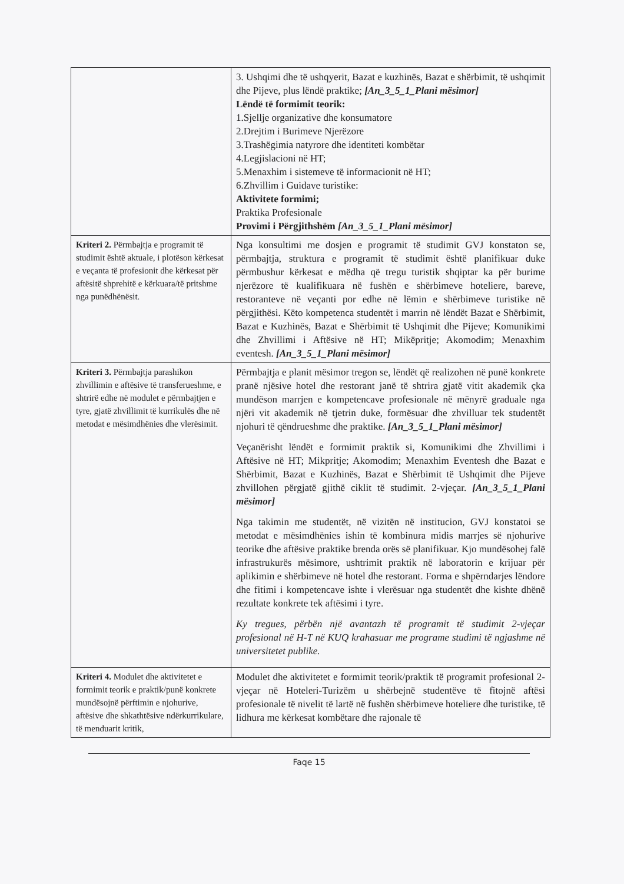| | 3. Ushqimi dhe të ushqyerit, Bazat e kuzhinës, Bazat e shërbimit, të ushqimit dhe Pijeve, plus lëndë praktike; [An_3_5_1_Plani mësimor] Lëndë të formimit teorik: 1.Sjellje organizative dhe konsumatore 2.Drejtim i Burimeve Njerëzore 3.Trashëgimia natyrore dhe identiteti kombëtar 4.Legjislacioni në HT; 5.Menaxhim i sistemeve të informacionit në HT; 6.Zhvillim i Guidave turistike: Aktivitete formimi; Praktika Profesionale Provimi i Përgjithshëm [An_3_5_1_Plani mësimor] |
| Kriteri 2. Përmbajtja e programit të studimit është aktuale, i plotëson kërkesat e veçanta të profesionit dhe kërkesat për aftësitë shprehitë e kërkuara/të pritshme nga punëdhënësit. | Nga konsultimi me dosjen e programit të studimit GVJ konstaton se, përmbajtja, struktura e programit të studimit është planifikuar duke përmbushur kërkesat e mëdha që tregu turistik shqiptar ka për burime njerëzore të kualifikuara në fushën e shërbimeve hoteliere, bareve, restoranteve në veçanti por edhe në lëmin e shërbimeve turistike në përgjithësi. Këto kompetenca studentët i marrin në lëndët Bazat e Shërbimit, Bazat e Kuzhinës, Bazat e Shërbimit të Ushqimit dhe Pijeve; Komunikimi dhe Zhvillimi i Aftësive në HT; Mikëpritje; Akomodim; Menaxhim eventesh. [An_3_5_1_Plani mësimor] |
| Kriteri 3. Përmbajtja parashikon zhvillimin e aftësive të transferueshme, e shtrirë edhe në modulet e përmbajtjen e tyre, gjatë zhvillimit të kurrikulës dhe në metodat e mësimdhënies dhe vlerësimit. | Përmbajtja e planit mësimor tregon se, lëndët që realizohen në punë konkrete pranë njësive hotel dhe restorant janë të shtrira gjatë vitit akademik çka mundëson marrjen e kompetencave profesionale në mënyrë graduale nga njëri vit akademik në tjetrin duke, formësuar dhe zhvilluar tek studentët njohuri të qëndrueshme dhe praktike. [An_3_5_1_Plani mësimor] Veçanërisht lëndët e formimit praktik si, Komunikimi dhe Zhvillimi i Aftësive në HT; Mikpritje; Akomodim; Menaxhim Eventesh dhe Bazat e Shërbimit, Bazat e Kuzhinës, Bazat e Shërbimit të Ushqimit dhe Pijeve zhvillohen përgjatë gjithë ciklit të studimit. 2-vjeçar. [An_3_5_1_Plani mësimor] Nga takimin me studentët, në vizitën në institucion, GVJ konstatoi se metodat e mësimdhënies ishin të kombinura midis marrjes së njohurive teorike dhe aftësive praktike brenda orës së planifikuar. Kjo mundësohej falë infrastrukurës mësimore, ushtrimit praktik në laboratorin e krijuar për aplikimin e shërbimeve në hotel dhe restorant. Forma e shpërndarjes lëndore dhe fitimi i kompetencave ishte i vlerësuar nga studentët dhe kishte dhënë rezultate konkrete tek aftësimi i tyre. Ky tregues, përbën një avantazh të programit të studimit 2-vjeçar profesional në H-T në KUQ krahasuar me programe studimi të ngjashme në universitetet publike. |
| Kriteri 4. Modulet dhe aktivitetet e formimit teorik e praktik/punë konkrete mundësojnë përftimin e njohurive, aftësive dhe shkathtësive ndërkurrikulare, të menduarit kritik, | Modulet dhe aktivitetet e formimit teorik/praktik të programit profesional 2-vjeçar në Hoteleri-Turizëm u shërbejnë studentëve të fitojnë aftësi profesionale të nivelit të lartë në fushën shërbimeve hoteliere dhe turistike, të lidhura me kërkesat kombëtare dhe rajonale të |
Faqe 15